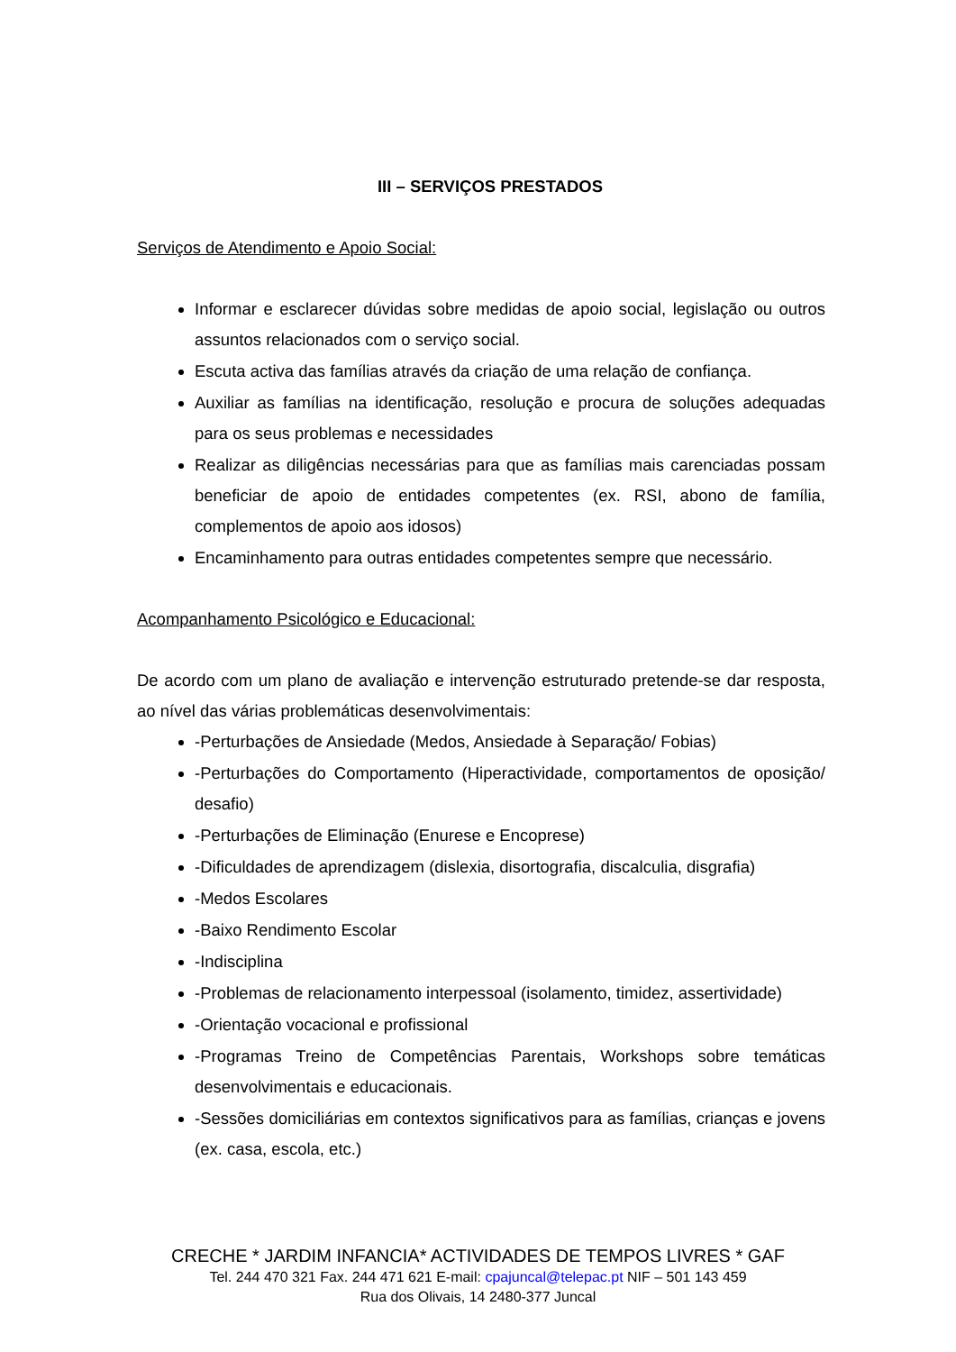III – SERVIÇOS PRESTADOS
Serviços de Atendimento e Apoio Social:
Informar e esclarecer dúvidas sobre medidas de apoio social, legislação ou outros assuntos relacionados com o serviço social.
Escuta activa das famílias através da criação de uma relação de confiança.
Auxiliar as famílias na identificação, resolução e procura de soluções adequadas para os seus problemas e necessidades
Realizar as diligências necessárias para que as famílias mais carenciadas possam beneficiar de apoio de entidades competentes (ex. RSI, abono de família, complementos de apoio aos idosos)
Encaminhamento para outras entidades competentes sempre que necessário.
Acompanhamento Psicológico e Educacional:
De acordo com um plano de avaliação e intervenção estruturado pretende-se dar resposta, ao nível das várias problemáticas desenvolvimentais:
-Perturbações de Ansiedade (Medos, Ansiedade à Separação/ Fobias)
-Perturbações do Comportamento (Hiperactividade, comportamentos de oposição/ desafio)
-Perturbações de Eliminação (Enurese e Encoprese)
-Dificuldades de aprendizagem (dislexia, disortografia, discalculia, disgrafia)
-Medos Escolares
-Baixo Rendimento Escolar
-Indisciplina
-Problemas de relacionamento interpessoal (isolamento, timidez, assertividade)
-Orientação vocacional e profissional
-Programas Treino de Competências Parentais, Workshops sobre temáticas desenvolvimentais e educacionais.
-Sessões domiciliárias em contextos significativos para as famílias, crianças e jovens (ex. casa, escola, etc.)
CRECHE * JARDIM INFANCIA* ACTIVIDADES DE TEMPOS LIVRES * GAF
Tel. 244 470 321 Fax. 244 471 621 E-mail: cpajuncal@telepac.pt NIF – 501 143 459
Rua dos Olivais, 14 2480-377 Juncal